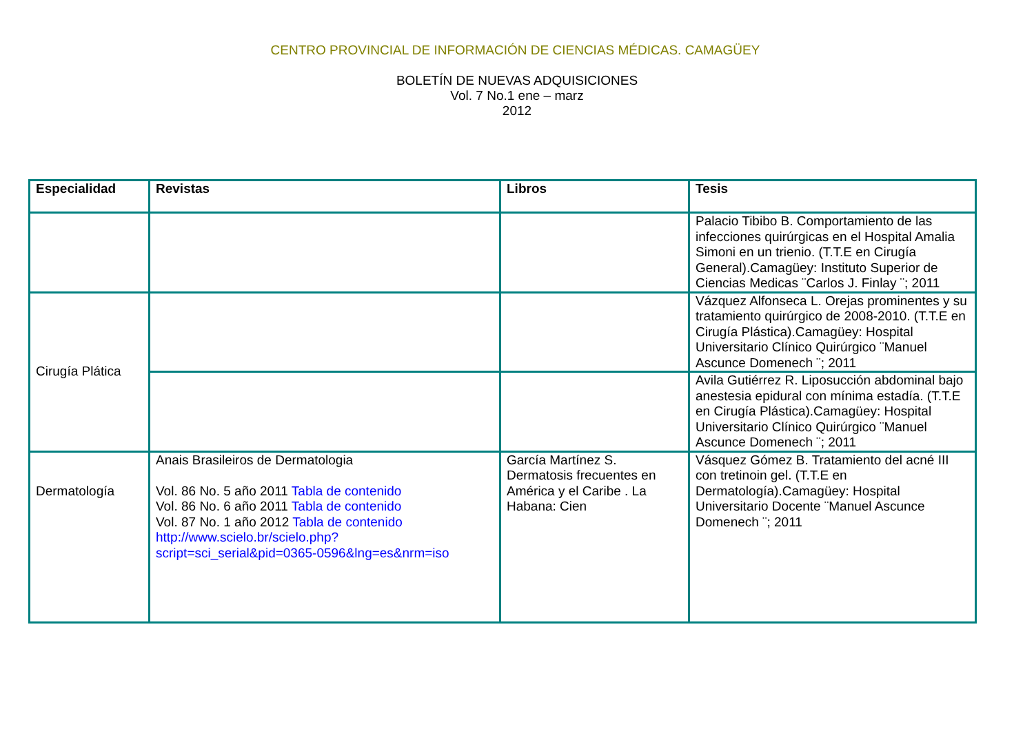CENTRO PROVINCIAL DE INFORMACIÓN DE CIENCIAS MÉDICAS. CAMAGÜEY
BOLETÍN DE NUEVAS ADQUISICIONES
Vol. 7 No.1 ene – marz
2012
| Especialidad | Revistas | Libros | Tesis |
| --- | --- | --- | --- |
| | | | Palacio Tibibo B. Comportamiento de las infecciones quirúrgicas en el Hospital Amalia Simoni en un trienio. (T.T.E en Cirugía General).Camagüey: Instituto Superior de Ciencias Medicas ¨Carlos J. Finlay ¨; 2011 |
| Cirugía Plática | | | Vázquez Alfonseca L. Orejas prominentes y su tratamiento quirúrgico de 2008-2010. (T.T.E en Cirugía Plástica).Camagüey: Hospital Universitario Clínico Quirúrgico ¨Manuel Ascunce Domenech ¨; 2011 |
| | | | Avila Gutiérrez R. Liposucción abdominal bajo anestesia epidural con mínima estadía. (T.T.E en Cirugía Plástica).Camagüey: Hospital Universitario Clínico Quirúrgico ¨Manuel Ascunce Domenech ¨; 2011 |
| Dermatología | Anais Brasileiros de Dermatologia Vol. 86 No. 5 año 2011 Tabla de contenido Vol. 86 No. 6 año 2011 Tabla de contenido Vol. 87 No. 1 año 2012 Tabla de contenido http://www.scielo.br/scielo.php?script=sci_serial&pid=0365-0596&lng=es&nrm=iso | García Martínez S. Dermatosis frecuentes en América y el Caribe . La Habana: Cien | Vásquez Gómez B. Tratamiento del acné III con tretinoin gel. (T.T.E en Dermatología).Camagüey: Hospital Universitario Docente ¨Manuel Ascunce Domenech ¨; 2011 |